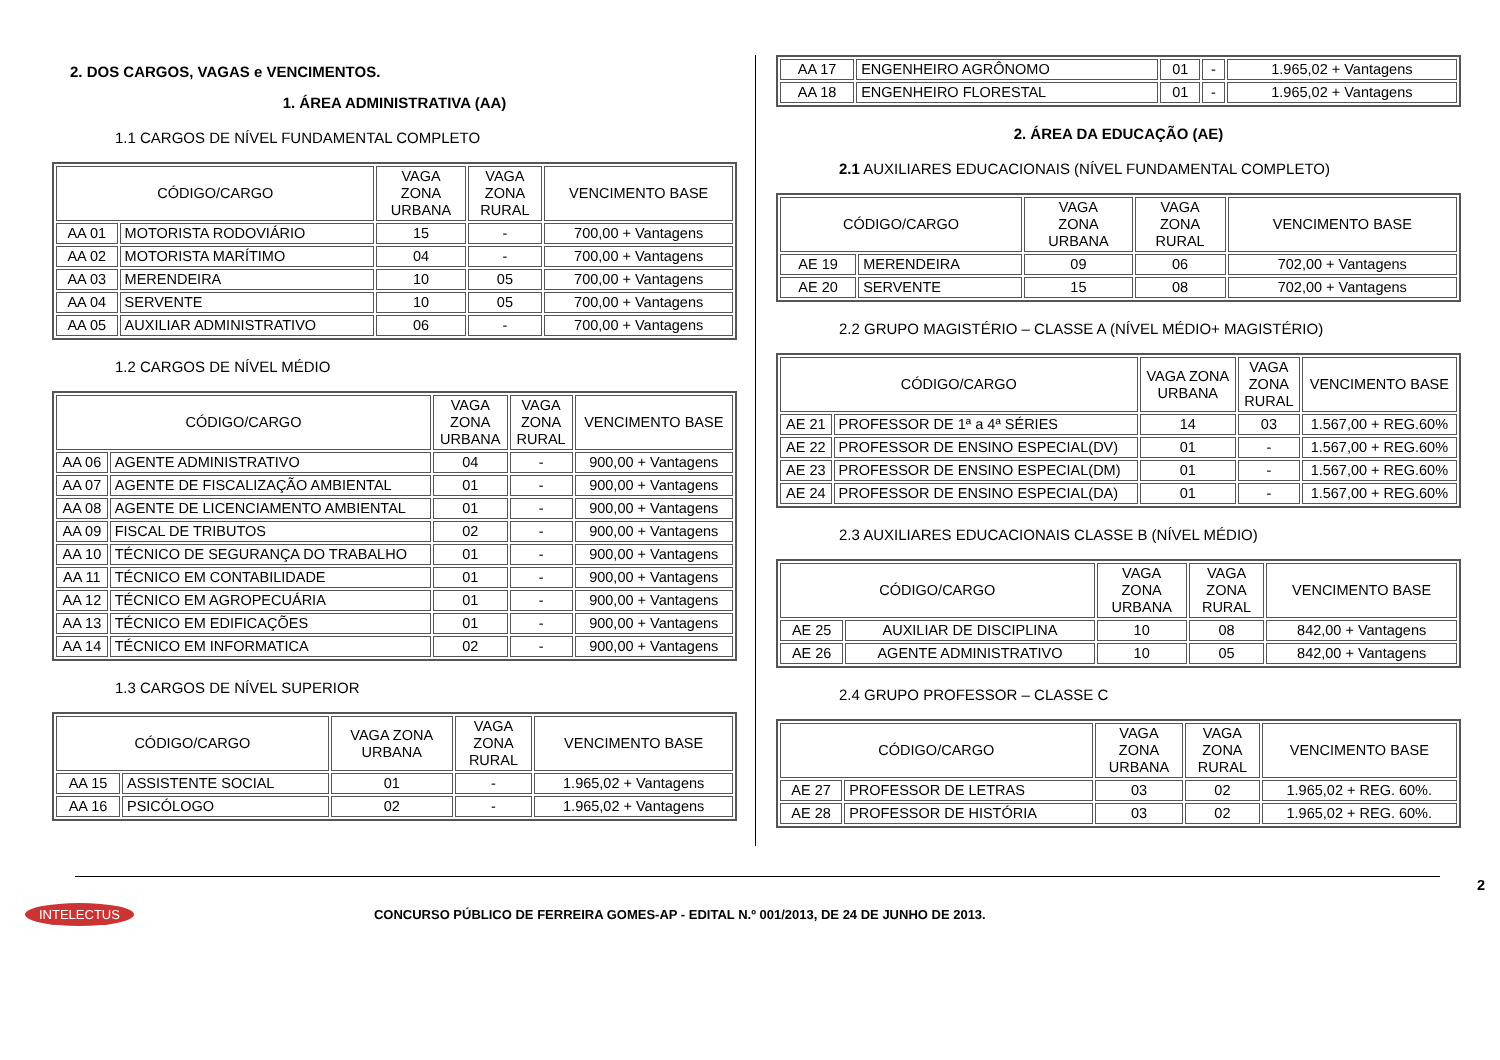2. DOS CARGOS, VAGAS e VENCIMENTOS.
1. ÁREA ADMINISTRATIVA (AA)
1.1 CARGOS DE NÍVEL FUNDAMENTAL COMPLETO
| CÓDIGO/CARGO | | VAGA ZONA URBANA | VAGA ZONA RURAL | VENCIMENTO BASE |
| --- | --- | --- | --- | --- |
| AA 01 | MOTORISTA RODOVIÁRIO | 15 | - | 700,00 + Vantagens |
| AA 02 | MOTORISTA MARÍTIMO | 04 | - | 700,00 + Vantagens |
| AA 03 | MERENDEIRA | 10 | 05 | 700,00 + Vantagens |
| AA 04 | SERVENTE | 10 | 05 | 700,00 + Vantagens |
| AA 05 | AUXILIAR ADMINISTRATIVO | 06 | - | 700,00 + Vantagens |
1.2 CARGOS DE NÍVEL MÉDIO
| CÓDIGO/CARGO | | VAGA ZONA URBANA | VAGA ZONA RURAL | VENCIMENTO BASE |
| --- | --- | --- | --- | --- |
| AA 06 | AGENTE ADMINISTRATIVO | 04 | - | 900,00 + Vantagens |
| AA 07 | AGENTE DE FISCALIZAÇÃO AMBIENTAL | 01 | - | 900,00 + Vantagens |
| AA 08 | AGENTE DE LICENCIAMENTO AMBIENTAL | 01 | - | 900,00 + Vantagens |
| AA 09 | FISCAL DE TRIBUTOS | 02 | - | 900,00 + Vantagens |
| AA 10 | TÉCNICO DE SEGURANÇA DO TRABALHO | 01 | - | 900,00 + Vantagens |
| AA 11 | TÉCNICO EM CONTABILIDADE | 01 | - | 900,00 + Vantagens |
| AA 12 | TÉCNICO EM AGROPECUÁRIA | 01 | - | 900,00 + Vantagens |
| AA 13 | TÉCNICO EM EDIFICAÇÕES | 01 | - | 900,00 + Vantagens |
| AA 14 | TÉCNICO EM INFORMATICA | 02 | - | 900,00 + Vantagens |
1.3 CARGOS DE NÍVEL SUPERIOR
| CÓDIGO/CARGO | | VAGA ZONA URBANA | VAGA ZONA RURAL | VENCIMENTO BASE |
| --- | --- | --- | --- | --- |
| AA 15 | ASSISTENTE SOCIAL | 01 | - | 1.965,02 + Vantagens |
| AA 16 | PSICÓLOGO | 02 | - | 1.965,02 + Vantagens |
| AA 17 | ENGENHEIRO AGRÔNOMO | 01 | - | 1.965,02 + Vantagens |
| AA 18 | ENGENHEIRO FLORESTAL | 01 | - | 1.965,02 + Vantagens |
2. ÁREA DA EDUCAÇÃO (AE)
2.1 AUXILIARES EDUCACIONAIS (NÍVEL FUNDAMENTAL COMPLETO)
| CÓDIGO/CARGO | | VAGA ZONA URBANA | VAGA ZONA RURAL | VENCIMENTO BASE |
| --- | --- | --- | --- | --- |
| AE 19 | MERENDEIRA | 09 | 06 | 702,00 + Vantagens |
| AE 20 | SERVENTE | 15 | 08 | 702,00 + Vantagens |
2.2 GRUPO MAGISTÉRIO – CLASSE A (NÍVEL MÉDIO+ MAGISTÉRIO)
| CÓDIGO/CARGO | | VAGA ZONA URBANA | VAGA ZONA RURAL | VENCIMENTO BASE |
| --- | --- | --- | --- | --- |
| AE 21 | PROFESSOR DE 1ª a 4ª SÉRIES | 14 | 03 | 1.567,00 + REG.60% |
| AE 22 | PROFESSOR DE ENSINO ESPECIAL(DV) | 01 | - | 1.567,00 + REG.60% |
| AE 23 | PROFESSOR DE ENSINO ESPECIAL(DM) | 01 | - | 1.567,00 + REG.60% |
| AE 24 | PROFESSOR DE ENSINO ESPECIAL(DA) | 01 | - | 1.567,00 + REG.60% |
2.3 AUXILIARES EDUCACIONAIS CLASSE B (NÍVEL MÉDIO)
| CÓDIGO/CARGO | | VAGA ZONA URBANA | VAGA ZONA RURAL | VENCIMENTO BASE |
| --- | --- | --- | --- | --- |
| AE 25 | AUXILIAR DE DISCIPLINA | 10 | 08 | 842,00 + Vantagens |
| AE 26 | AGENTE ADMINISTRATIVO | 10 | 05 | 842,00 + Vantagens |
2.4 GRUPO PROFESSOR – CLASSE C
| CÓDIGO/CARGO | | VAGA ZONA URBANA | VAGA ZONA RURAL | VENCIMENTO BASE |
| --- | --- | --- | --- | --- |
| AE 27 | PROFESSOR DE LETRAS | 03 | 02 | 1.965,02 + REG. 60%. |
| AE 28 | PROFESSOR DE HISTÓRIA | 03 | 02 | 1.965,02 + REG. 60%. |
2
INTELECTUS CONCURSO PÚBLICO DE FERREIRA GOMES-AP - EDITAL N.º 001/2013, DE 24 DE JUNHO DE 2013.